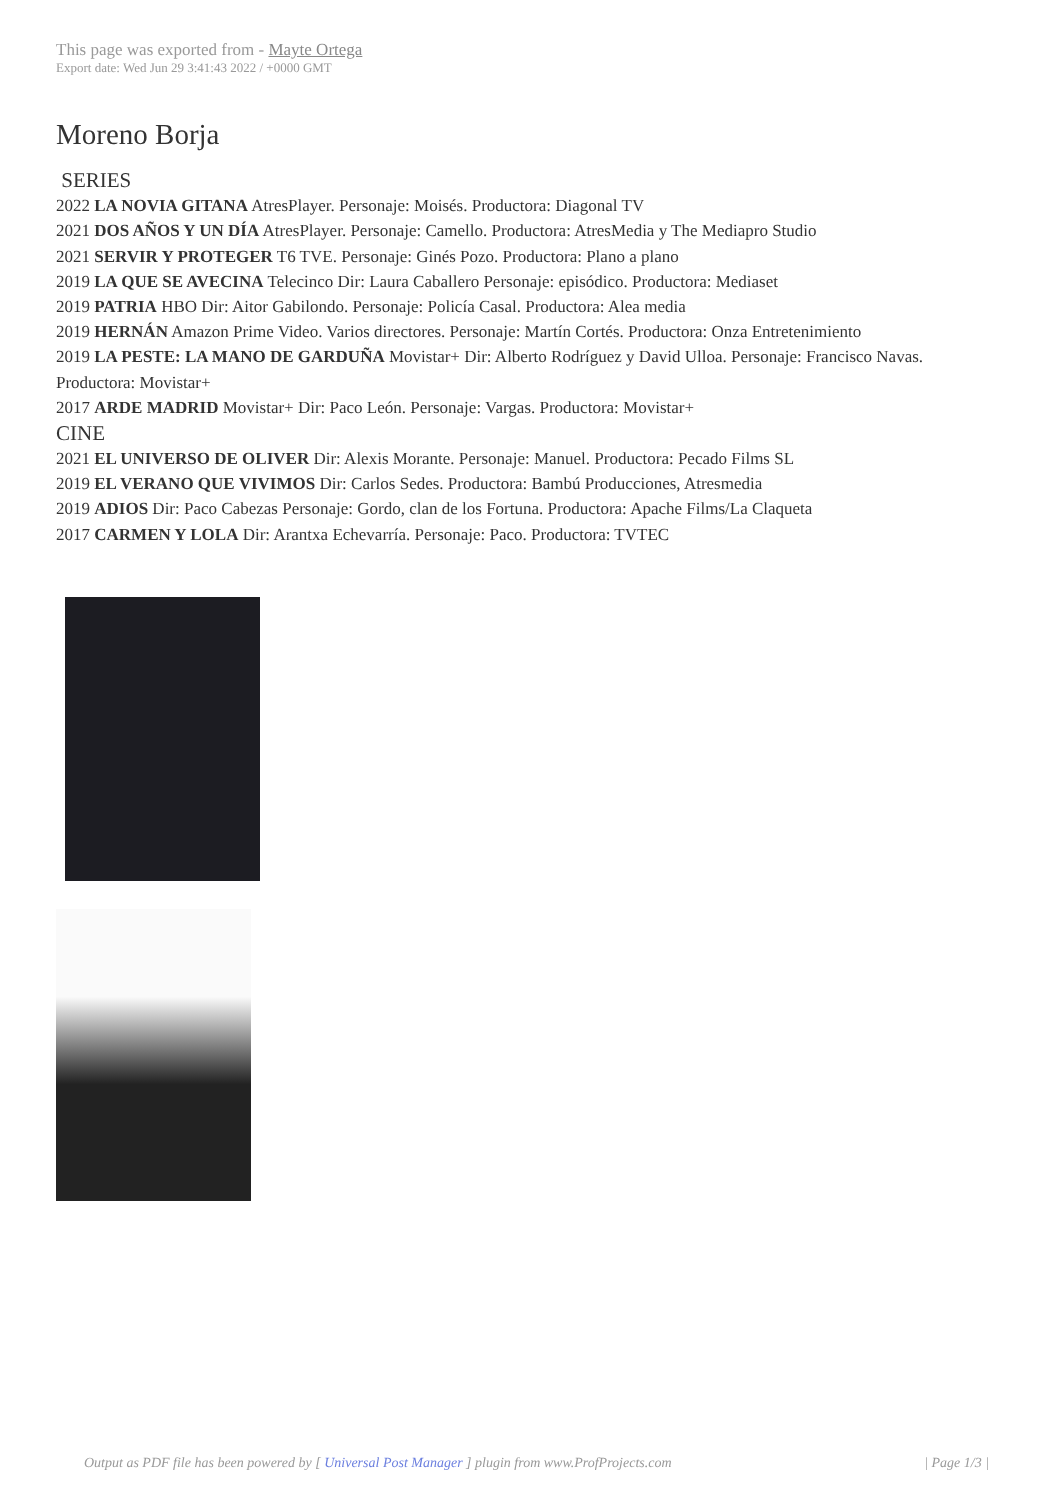This page was exported from - Mayte Ortega
Export date: Wed Jun 29 3:41:43 2022 / +0000 GMT
Moreno Borja
SERIES
2022 LA NOVIA GITANA AtresPlayer. Personaje: Moisés. Productora: Diagonal TV
2021 DOS AÑOS Y UN DÍA AtresPlayer. Personaje: Camello. Productora: AtresMedia y The Mediapro Studio
2021 SERVIR Y PROTEGER T6 TVE. Personaje: Ginés Pozo. Productora: Plano a plano
2019 LA QUE SE AVECINA Telecinco Dir: Laura Caballero Personaje: episódico. Productora: Mediaset
2019 PATRIA HBO Dir: Aitor Gabilondo. Personaje: Policía Casal. Productora: Alea media
2019 HERNÁN Amazon Prime Video. Varios directores. Personaje: Martín Cortés. Productora: Onza Entretenimiento
2019 LA PESTE: LA MANO DE GARDUÑA Movistar+ Dir: Alberto Rodríguez y David Ulloa. Personaje: Francisco Navas. Productora: Movistar+
2017 ARDE MADRID Movistar+ Dir: Paco León. Personaje: Vargas. Productora: Movistar+
CINE
2021 EL UNIVERSO DE OLIVER Dir: Alexis Morante. Personaje: Manuel. Productora: Pecado Films SL
2019 EL VERANO QUE VIVIMOS Dir: Carlos Sedes. Productora: Bambú Producciones, Atresmedia
2019 ADIOS Dir: Paco Cabezas Personaje: Gordo, clan de los Fortuna. Productora: Apache Films/La Claqueta
2017 CARMEN Y LOLA Dir: Arantxa Echevarría. Personaje: Paco. Productora: TVTEC
Output as PDF file has been powered by [ Universal Post Manager ] plugin from www.ProfProjects.com
| Page 1/3 |